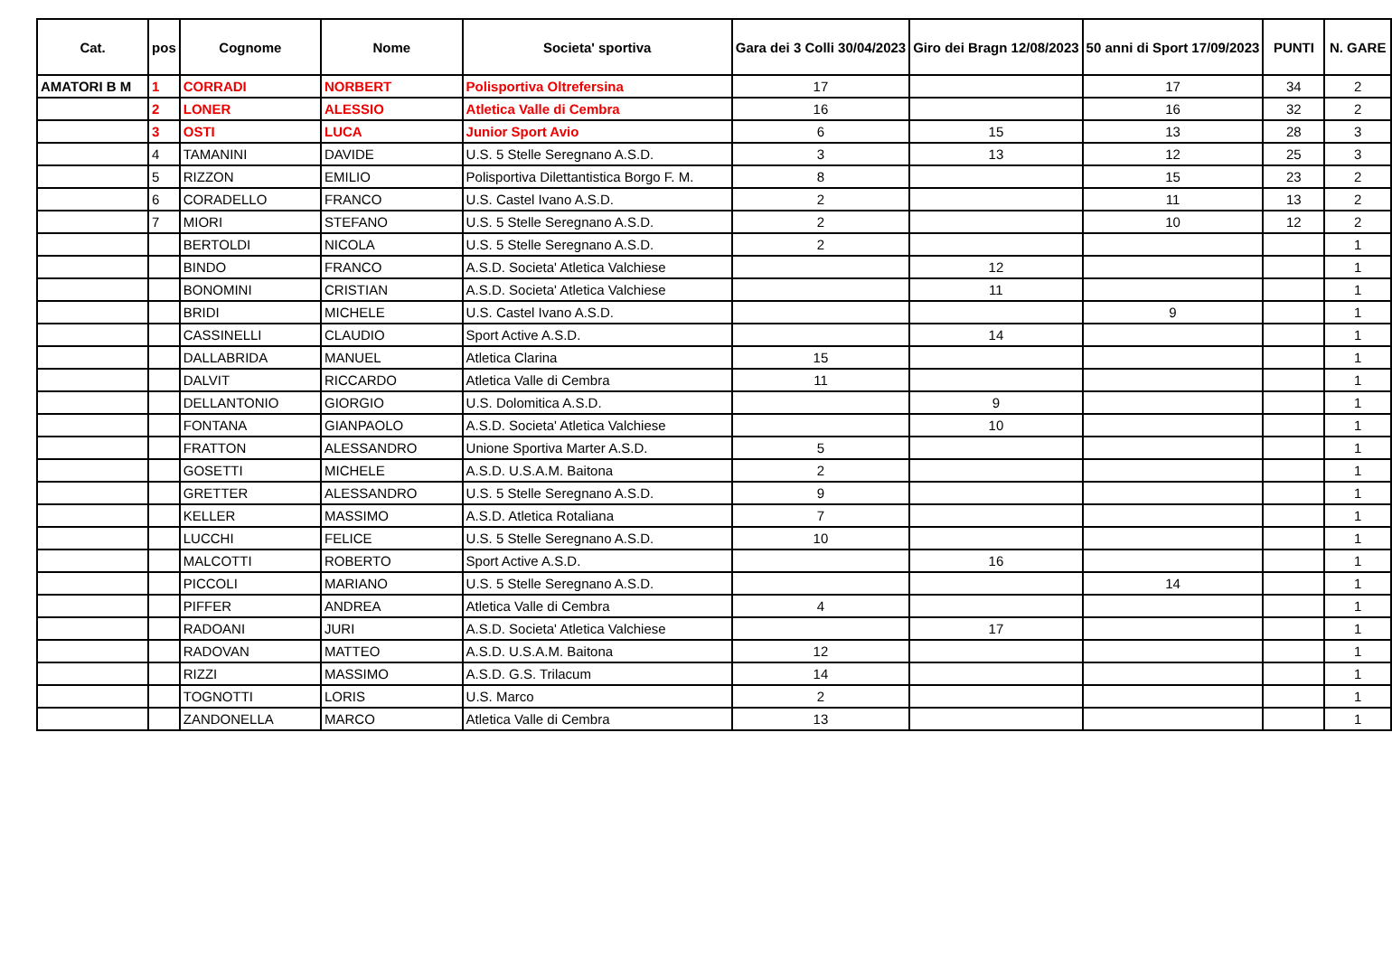| Cat. | pos | Cognome | Nome | Societa' sportiva | Gara dei 3 Colli 30/04/2023 | Giro dei Bragn 12/08/2023 | 50 anni di Sport 17/09/2023 | PUNTI | N. GARE |
| --- | --- | --- | --- | --- | --- | --- | --- | --- | --- |
| AMATORI B M | 1 | CORRADI | NORBERT | Polisportiva Oltrefersina | 17 | | 17 | 34 | 2 |
| | 2 | LONER | ALESSIO | Atletica Valle di Cembra | 16 | | 16 | 32 | 2 |
| | 3 | OSTI | LUCA | Junior Sport Avio | 6 | 15 | 13 | 28 | 3 |
| | 4 | TAMANINI | DAVIDE | U.S. 5 Stelle Seregnano A.S.D. | 3 | 13 | 12 | 25 | 3 |
| | 5 | RIZZON | EMILIO | Polisportiva Dilettantistica Borgo F. M. | 8 | | 15 | 23 | 2 |
| | 6 | CORADELLO | FRANCO | U.S. Castel Ivano A.S.D. | 2 | | 11 | 13 | 2 |
| | 7 | MIORI | STEFANO | U.S. 5 Stelle Seregnano A.S.D. | 2 | | 10 | 12 | 2 |
| | | BERTOLDI | NICOLA | U.S. 5 Stelle Seregnano A.S.D. | 2 | | | | 1 |
| | | BINDO | FRANCO | A.S.D. Societa' Atletica Valchiese | | 12 | | | 1 |
| | | BONOMINI | CRISTIAN | A.S.D. Societa' Atletica Valchiese | | 11 | | | 1 |
| | | BRIDI | MICHELE | U.S. Castel Ivano A.S.D. | | | 9 | | 1 |
| | | CASSINELLI | CLAUDIO | Sport Active A.S.D. | | 14 | | | 1 |
| | | DALLABRIDA | MANUEL | Atletica Clarina | 15 | | | | 1 |
| | | DALVIT | RICCARDO | Atletica Valle di Cembra | 11 | | | | 1 |
| | | DELLANTONIO | GIORGIO | U.S. Dolomitica A.S.D. | | 9 | | | 1 |
| | | FONTANA | GIANPAOLO | A.S.D. Societa' Atletica Valchiese | | 10 | | | 1 |
| | | FRATTON | ALESSANDRO | Unione Sportiva Marter A.S.D. | 5 | | | | 1 |
| | | GOSETTI | MICHELE | A.S.D. U.S.A.M. Baitona | 2 | | | | 1 |
| | | GRETTER | ALESSANDRO | U.S. 5 Stelle Seregnano A.S.D. | 9 | | | | 1 |
| | | KELLER | MASSIMO | A.S.D. Atletica Rotaliana | 7 | | | | 1 |
| | | LUCCHI | FELICE | U.S. 5 Stelle Seregnano A.S.D. | 10 | | | | 1 |
| | | MALCOTTI | ROBERTO | Sport Active A.S.D. | | 16 | | | 1 |
| | | PICCOLI | MARIANO | U.S. 5 Stelle Seregnano A.S.D. | | | 14 | | 1 |
| | | PIFFER | ANDREA | Atletica Valle di Cembra | 4 | | | | 1 |
| | | RADOANI | JURI | A.S.D. Societa' Atletica Valchiese | | 17 | | | 1 |
| | | RADOVAN | MATTEO | A.S.D. U.S.A.M. Baitona | 12 | | | | 1 |
| | | RIZZI | MASSIMO | A.S.D. G.S. Trilacum | 14 | | | | 1 |
| | | TOGNOTTI | LORIS | U.S. Marco | 2 | | | | 1 |
| | | ZANDONELLA | MARCO | Atletica Valle di Cembra | 13 | | | | 1 |